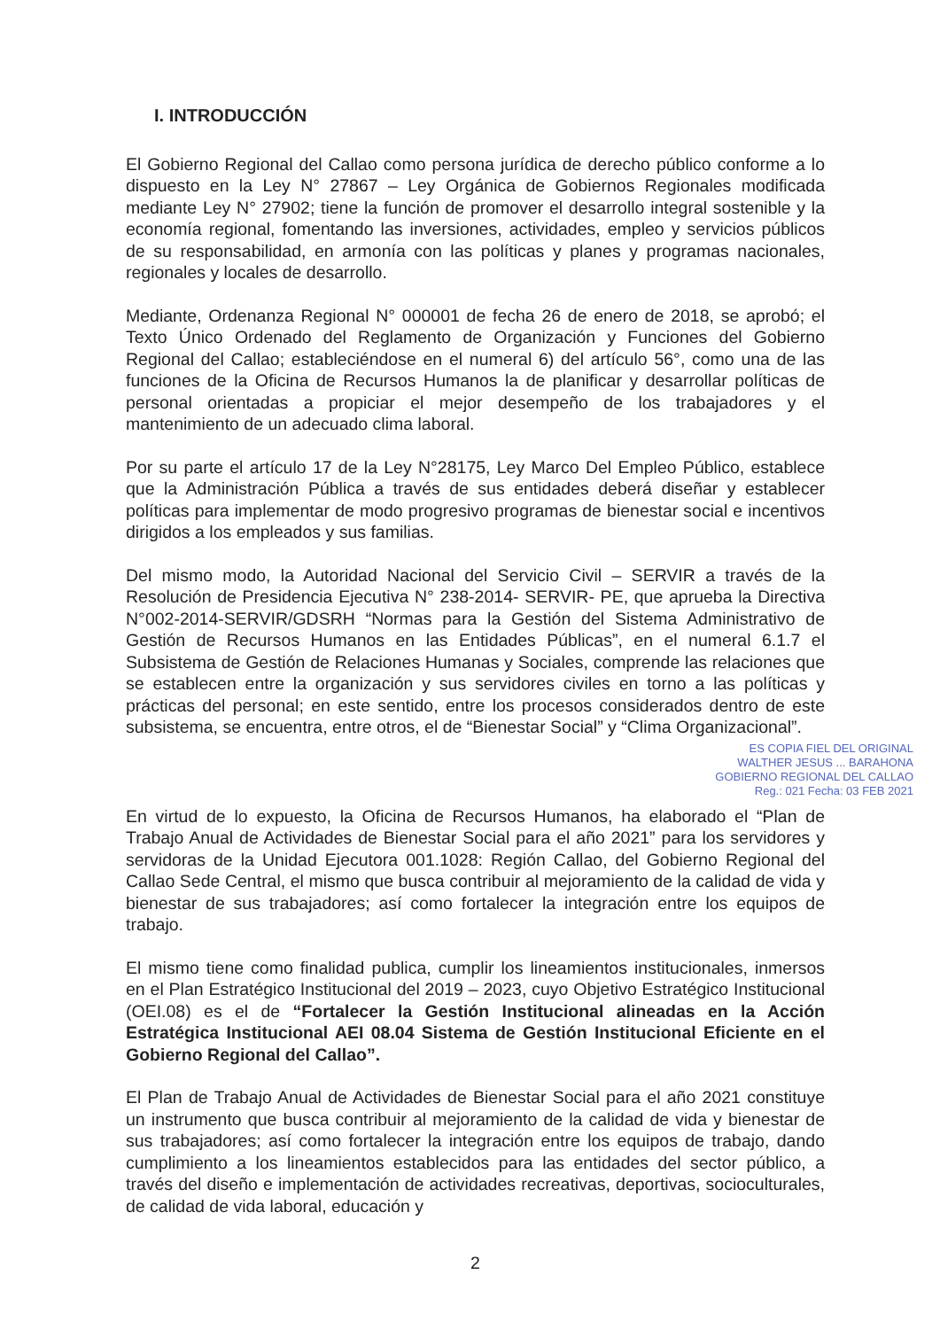I. INTRODUCCIÓN
El Gobierno Regional del Callao como persona jurídica de derecho público conforme a lo dispuesto en la Ley N° 27867 – Ley Orgánica de Gobiernos Regionales modificada mediante Ley N° 27902; tiene la función de promover el desarrollo integral sostenible y la economía regional, fomentando las inversiones, actividades, empleo y servicios públicos de su responsabilidad, en armonía con las políticas y planes y programas nacionales, regionales y locales de desarrollo.
Mediante, Ordenanza Regional N° 000001 de fecha 26 de enero de 2018, se aprobó; el Texto Único Ordenado del Reglamento de Organización y Funciones del Gobierno Regional del Callao; estableciéndose en el numeral 6) del artículo 56°, como una de las funciones de la Oficina de Recursos Humanos la de planificar y desarrollar políticas de personal orientadas a propiciar el mejor desempeño de los trabajadores y el mantenimiento de un adecuado clima laboral.
Por su parte el artículo 17 de la Ley N°28175, Ley Marco Del Empleo Público, establece que la Administración Pública a través de sus entidades deberá diseñar y establecer políticas para implementar de modo progresivo programas de bienestar social e incentivos dirigidos a los empleados y sus familias.
Del mismo modo, la Autoridad Nacional del Servicio Civil – SERVIR a través de la Resolución de Presidencia Ejecutiva N° 238-2014- SERVIR- PE, que aprueba la Directiva N°002-2014-SERVIR/GDSRH “Normas para la Gestión del Sistema Administrativo de Gestión de Recursos Humanos en las Entidades Públicas”, en el numeral 6.1.7 el Subsistema de Gestión de Relaciones Humanas y Sociales, comprende las relaciones que se establecen entre la organización y sus servidores civiles en torno a las políticas y prácticas del personal; en este sentido, entre los procesos considerados dentro de este subsistema, se encuentra, entre otros, el de “Bienestar Social” y “Clima Organizacional”.
ES COPIA FIEL DEL ORIGINAL
WALTHER JESUS ... BARAHONA
GOBIERNO REGIONAL DEL CALLAO
Reg.: 021 Fecha: 03 FEB 2021
En virtud de lo expuesto, la Oficina de Recursos Humanos, ha elaborado el “Plan de Trabajo Anual de Actividades de Bienestar Social para el año 2021” para los servidores y servidoras de la Unidad Ejecutora 001.1028: Región Callao, del Gobierno Regional del Callao Sede Central, el mismo que busca contribuir al mejoramiento de la calidad de vida y bienestar de sus trabajadores; así como fortalecer la integración entre los equipos de trabajo.
El mismo tiene como finalidad publica, cumplir los lineamientos institucionales, inmersos en el Plan Estratégico Institucional del 2019 – 2023, cuyo Objetivo Estratégico Institucional (OEI.08) es el de “Fortalecer la Gestión Institucional alineadas en la Acción Estratégica Institucional AEI 08.04 Sistema de Gestión Institucional Eficiente en el Gobierno Regional del Callao”.
El Plan de Trabajo Anual de Actividades de Bienestar Social para el año 2021 constituye un instrumento que busca contribuir al mejoramiento de la calidad de vida y bienestar de sus trabajadores; así como fortalecer la integración entre los equipos de trabajo, dando cumplimiento a los lineamientos establecidos para las entidades del sector público, a través del diseño e implementación de actividades recreativas, deportivas, socioculturales, de calidad de vida laboral, educación y
2